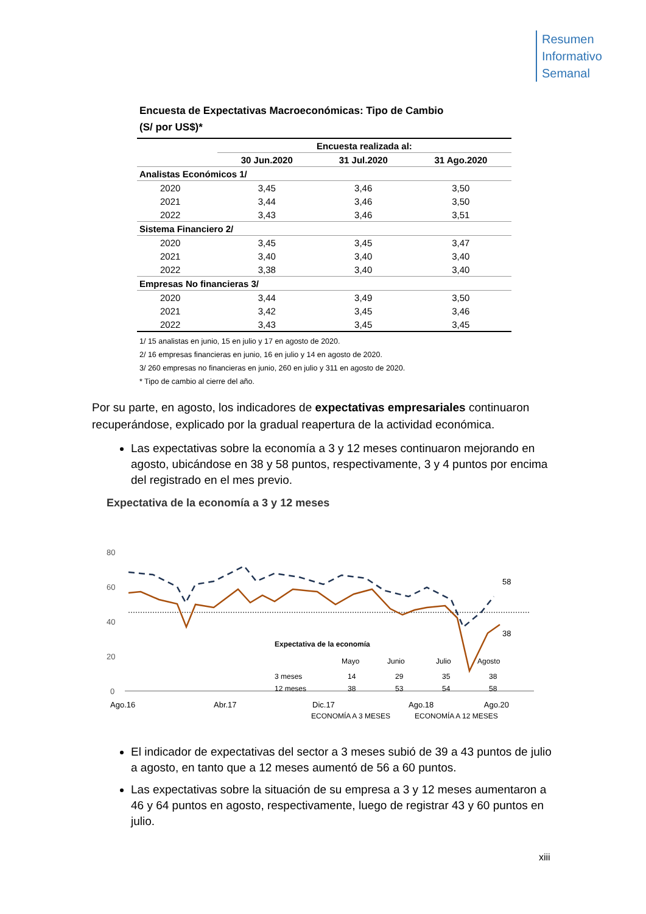Resumen
Informativo
Semanal
Encuesta de Expectativas Macroeconómicas: Tipo de Cambio
(S/ por US$)*
| | Encuesta realizada al: | | |
| --- | --- | --- | --- |
| | 30 Jun.2020 | 31 Jul.2020 | 31 Ago.2020 |
| Analistas Económicos 1/ | | | |
| 2020 | 3,45 | 3,46 | 3,50 |
| 2021 | 3,44 | 3,46 | 3,50 |
| 2022 | 3,43 | 3,46 | 3,51 |
| Sistema Financiero 2/ | | | |
| 2020 | 3,45 | 3,45 | 3,47 |
| 2021 | 3,40 | 3,40 | 3,40 |
| 2022 | 3,38 | 3,40 | 3,40 |
| Empresas No financieras 3/ | | | |
| 2020 | 3,44 | 3,49 | 3,50 |
| 2021 | 3,42 | 3,45 | 3,46 |
| 2022 | 3,43 | 3,45 | 3,45 |
1/ 15 analistas en junio, 15 en julio y 17 en agosto de 2020.
2/ 16 empresas financieras en junio, 16 en julio y 14 en agosto de 2020.
3/ 260 empresas no financieras en junio, 260 en julio y 311 en agosto de 2020.
* Tipo de cambio al cierre del año.
Por su parte, en agosto, los indicadores de expectativas empresariales continuaron recuperándose, explicado por la gradual reapertura de la actividad económica.
Las expectativas sobre la economía a 3 y 12 meses continuaron mejorando en agosto, ubicándose en 38 y 58 puntos, respectivamente, 3 y 4 puntos por encima del registrado en el mes previo.
Expectativa de la economía a 3 y 12 meses
80
60
40
20
0
58
38
Ago.16
Abr.17
Dic.17
Ago.18
Ago.20
Expectativa de la economía
Mayo
Junio
Julio
Agosto
3 meses
14
29
35
38
12 meses
38
53
54
58
ECONOMÍA A 3 MESES
ECONOMÍA A 12 MESES
El indicador de expectativas del sector a 3 meses subió de 39 a 43 puntos de julio a agosto, en tanto que a 12 meses aumentó de 56 a 60 puntos.
Las expectativas sobre la situación de su empresa a 3 y 12 meses aumentaron a 46 y 64 puntos en agosto, respectivamente, luego de registrar 43 y 60 puntos en julio.
xiii